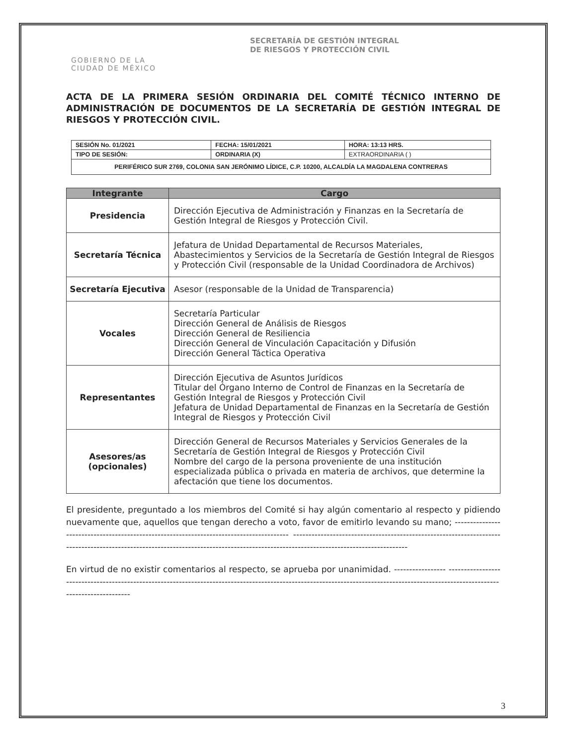GOBIERNO DE LA
CIUDAD DE MÉXICO
SECRETARÍA DE GESTIÓN INTEGRAL
DE RIESGOS Y PROTECCIÓN CIVIL
ACTA DE LA PRIMERA SESIÓN ORDINARIA DEL COMITÉ TÉCNICO INTERNO DE ADMINISTRACIÓN DE DOCUMENTOS DE LA SECRETARÍA DE GESTIÓN INTEGRAL DE RIESGOS Y PROTECCIÓN CIVIL.
| SESIÓN No. 01/2021 | FECHA: 15/01/2021 | HORA: 13:13 HRS. |
| TIPO DE SESIÓN: | ORDINARIA (X) | EXTRAORDINARIA ( ) |
| PERIFÉRICO SUR 2769, COLONIA SAN JERÓNIMO LÍDICE, C.P. 10200, ALCALDÍA LA MAGDALENA CONTRERAS | | |
| Integrante | Cargo |
| --- | --- |
| Presidencia | Dirección Ejecutiva de Administración y Finanzas en la Secretaría de Gestión Integral de Riesgos y Protección Civil. |
| Secretaría Técnica | Jefatura de Unidad Departamental de Recursos Materiales, Abastecimientos y Servicios de la Secretaría de Gestión Integral de Riesgos y Protección Civil (responsable de la Unidad Coordinadora de Archivos) |
| Secretaría Ejecutiva | Asesor (responsable de la Unidad de Transparencia) |
| Vocales | Secretaría Particular Dirección General de Análisis de Riesgos Dirección General de Resiliencia Dirección General de Vinculación Capacitación y Difusión Dirección General Táctica Operativa |
| Representantes | Dirección Ejecutiva de Asuntos Jurídicos Titular del Órgano Interno de Control de Finanzas en la Secretaría de Gestión Integral de Riesgos y Protección Civil Jefatura de Unidad Departamental de Finanzas en la Secretaría de Gestión Integral de Riesgos y Protección Civil |
| Asesores/as (opcionales) | Dirección General de Recursos Materiales y Servicios Generales de la Secretaría de Gestión Integral de Riesgos y Protección Civil Nombre del cargo de la persona proveniente de una institución especializada pública o privada en materia de archivos, que determine la afectación que tiene los documentos. |
El presidente, preguntado a los miembros del Comité si hay algún comentario al respecto y pidiendo nuevamente que, aquellos que tengan derecho a voto, favor de emitirlo levando su mano; ---------------------------------------------------------------------------------------- ------------------------------------------------------------------------------------------------------------------------------------------------------------------------------------
En virtud de no existir comentarios al respecto, se aprueba por unanimidad. ----------------- ------------------------------------------------------------------------------------------------------------------------------------------------------------------------------------
3